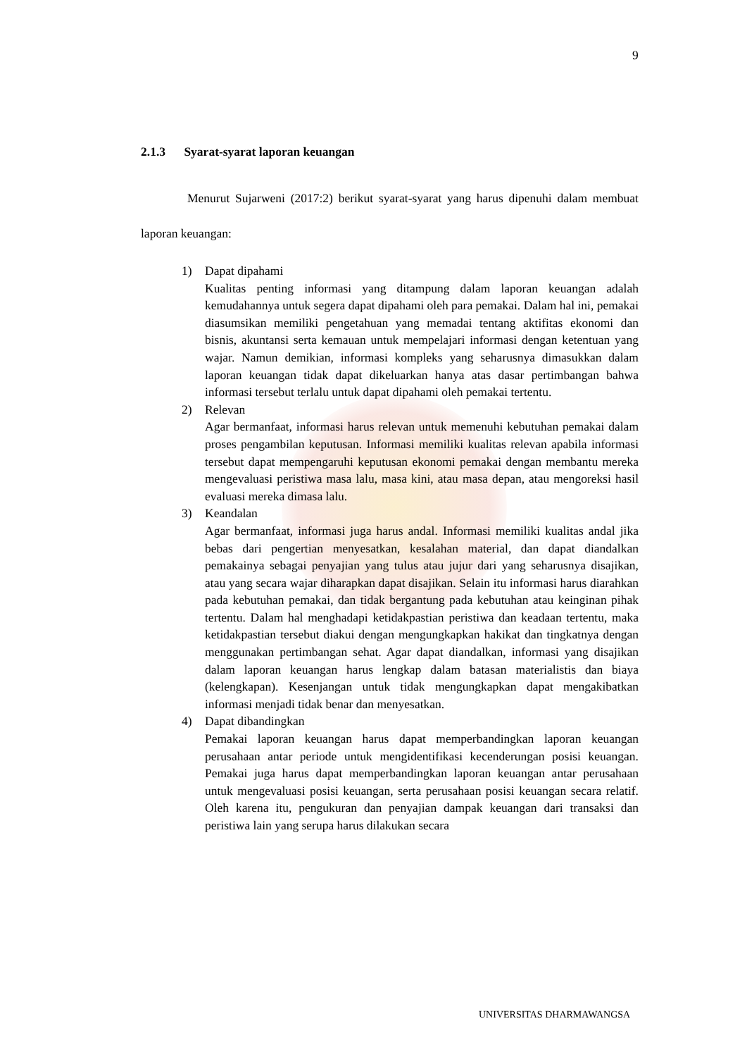9
2.1.3 Syarat-syarat laporan keuangan
Menurut Sujarweni (2017:2) berikut syarat-syarat yang harus dipenuhi dalam membuat laporan keuangan:
1) Dapat dipahami
Kualitas penting informasi yang ditampung dalam laporan keuangan adalah kemudahannya untuk segera dapat dipahami oleh para pemakai. Dalam hal ini, pemakai diasumsikan memiliki pengetahuan yang memadai tentang aktifitas ekonomi dan bisnis, akuntansi serta kemauan untuk mempelajari informasi dengan ketentuan yang wajar. Namun demikian, informasi kompleks yang seharusnya dimasukkan dalam laporan keuangan tidak dapat dikeluarkan hanya atas dasar pertimbangan bahwa informasi tersebut terlalu untuk dapat dipahami oleh pemakai tertentu.
2) Relevan
Agar bermanfaat, informasi harus relevan untuk memenuhi kebutuhan pemakai dalam proses pengambilan keputusan. Informasi memiliki kualitas relevan apabila informasi tersebut dapat mempengaruhi keputusan ekonomi pemakai dengan membantu mereka mengevaluasi peristiwa masa lalu, masa kini, atau masa depan, atau mengoreksi hasil evaluasi mereka dimasa lalu.
3) Keandalan
Agar bermanfaat, informasi juga harus andal. Informasi memiliki kualitas andal jika bebas dari pengertian menyesatkan, kesalahan material, dan dapat diandalkan pemakainya sebagai penyajian yang tulus atau jujur dari yang seharusnya disajikan, atau yang secara wajar diharapkan dapat disajikan. Selain itu informasi harus diarahkan pada kebutuhan pemakai, dan tidak bergantung pada kebutuhan atau keinginan pihak tertentu. Dalam hal menghadapi ketidakpastian peristiwa dan keadaan tertentu, maka ketidakpastian tersebut diakui dengan mengungkapkan hakikat dan tingkatnya dengan menggunakan pertimbangan sehat. Agar dapat diandalkan, informasi yang disajikan dalam laporan keuangan harus lengkap dalam batasan materialistis dan biaya (kelengkapan). Kesenjangan untuk tidak mengungkapkan dapat mengakibatkan informasi menjadi tidak benar dan menyesatkan.
4) Dapat dibandingkan
Pemakai laporan keuangan harus dapat memperbandingkan laporan keuangan perusahaan antar periode untuk mengidentifikasi kecenderungan posisi keuangan. Pemakai juga harus dapat memperbandingkan laporan keuangan antar perusahaan untuk mengevaluasi posisi keuangan, serta perusahaan posisi keuangan secara relatif. Oleh karena itu, pengukuran dan penyajian dampak keuangan dari transaksi dan peristiwa lain yang serupa harus dilakukan secara
UNIVERSITAS DHARMAWANGSA